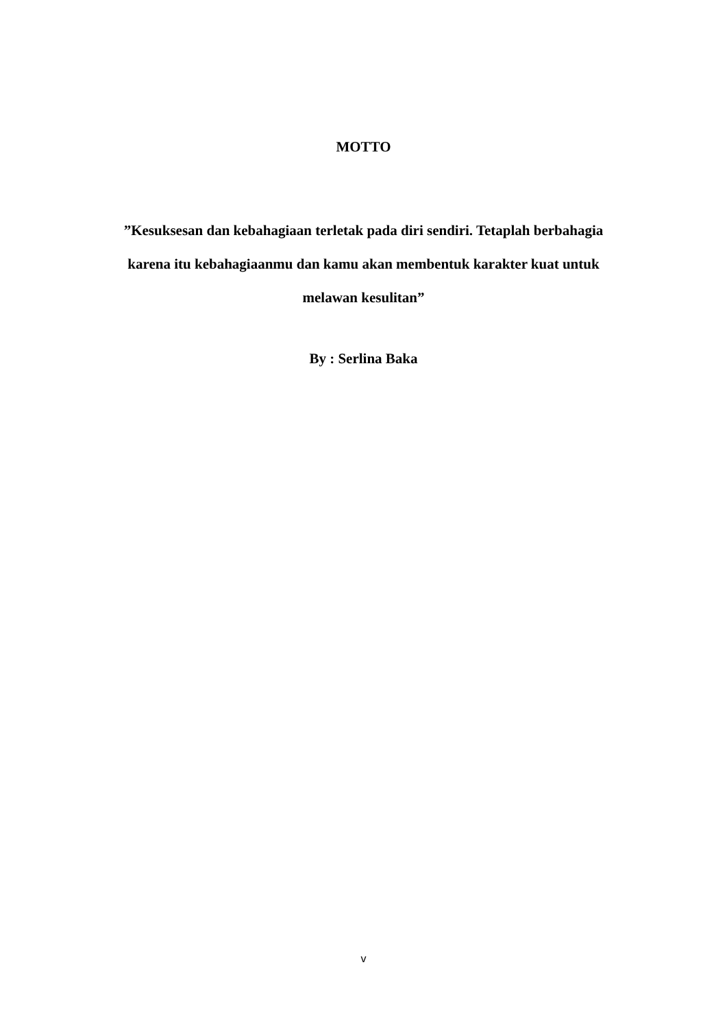MOTTO
”Kesuksesan dan kebahagiaan terletak pada diri sendiri. Tetaplah berbahagia karena itu kebahagiaanmu dan kamu akan membentuk karakter kuat untuk melawan kesulitan”
By : Serlina Baka
v